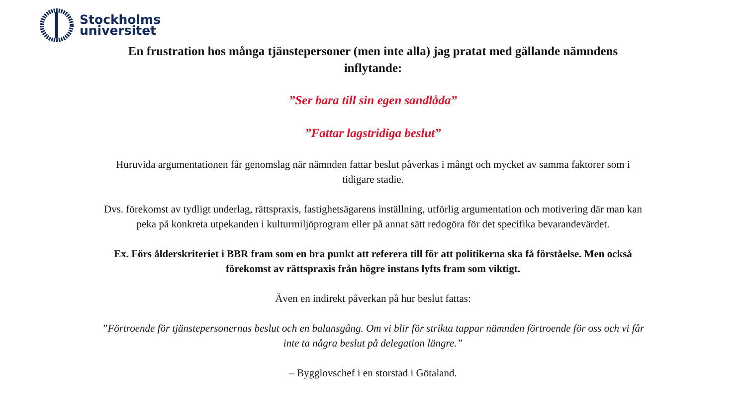Stockholms
universitet
En frustration hos många tjänstepersoner (men inte alla) jag pratat med gällande nämndens inflytande:
”Ser bara till sin egen sandlåda”
”Fattar lagstridiga beslut”
Huruvida argumentationen får genomslag när nämnden fattar beslut påverkas i mångt och mycket av samma faktorer som i tidigare stadie.
Dvs. förekomst av tydligt underlag, rättspraxis, fastighetsägarens inställning, utförlig argumentation och motivering där man kan peka på konkreta utpekanden i kulturmiljöprogram eller på annat sätt redogöra för det specifika bevarandevärdet.
Ex. Förs ålderskriteriet i BBR fram som en bra punkt att referera till för att politikerna ska få förståelse. Men också förekomst av rättspraxis från högre instans lyfts fram som viktigt.
Även en indirekt påverkan på hur beslut fattas:
”Förtroende för tjänstepersonernas beslut och en balansgång. Om vi blir för strikta tappar nämnden förtroende för oss och vi får inte ta några beslut på delegation längre.”
– Bygglovschef i en storstad i Götaland.